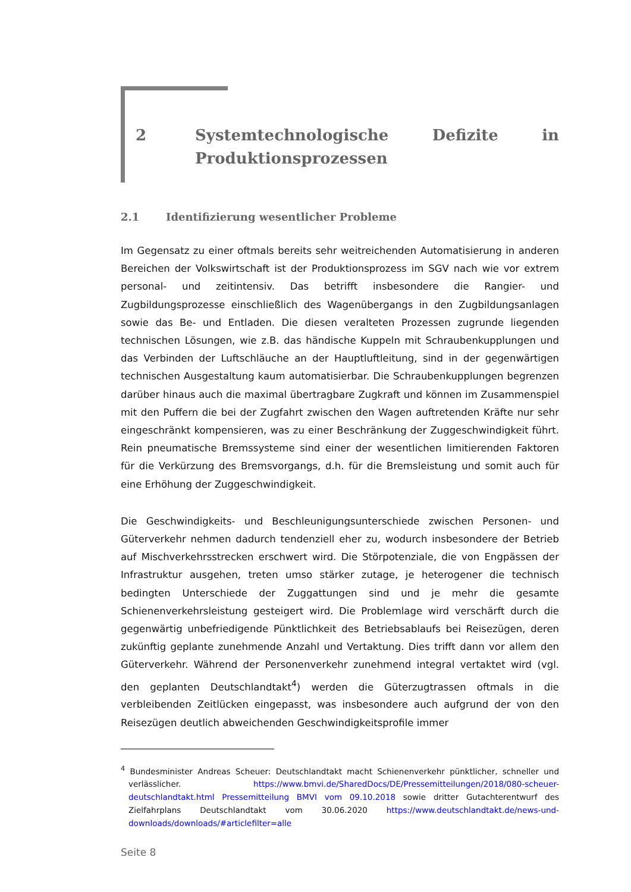2 Systemtechnologische Defizite in Produkti­onsprozessen
2.1 Identifizierung wesentlicher Probleme
Im Gegensatz zu einer oftmals bereits sehr weitreichenden Automatisierung in anderen Bereichen der Volkswirtschaft ist der Produktionsprozess im SGV nach wie vor extrem personal- und zeitintensiv. Das betrifft insbesondere die Rangier- und Zugbildungsprozesse einschließlich des Wagenübergangs in den Zugbildungsanlagen sowie das Be- und Entladen. Die diesen veralteten Prozessen zugrunde liegenden technischen Lösungen, wie z.B. das händische Kuppeln mit Schraubenkupplungen und das Verbinden der Luftschläuche an der Hauptluftleitung, sind in der gegenwärtigen technischen Ausgestaltung kaum automatisierbar. Die Schraubenkupplungen begrenzen darüber hinaus auch die maximal übertragbare Zugkraft und können im Zusammenspiel mit den Puffern die bei der Zugfahrt zwischen den Wagen auftretenden Kräfte nur sehr eingeschränkt kompensieren, was zu einer Beschränkung der Zuggeschwindigkeit führt. Rein pneumatische Bremssysteme sind einer der wesentlichen limitierenden Faktoren für die Verkürzung des Bremsvorgangs, d.h. für die Bremsleistung und somit auch für eine Erhöhung der Zuggeschwindigkeit.
Die Geschwindigkeits- und Beschleunigungsunterschiede zwischen Personen- und Güterverkehr nehmen dadurch tendenziell eher zu, wodurch insbesondere der Betrieb auf Mischverkehrsstrecken erschwert wird. Die Störpotenziale, die von Engpässen der Infrastruktur ausgehen, treten umso stärker zutage, je heterogener die technisch bedingten Unterschiede der Zuggattungen sind und je mehr die gesamte Schienenverkehrsleistung gesteigert wird. Die Problemlage wird verschärft durch die gegenwärtig unbefriedigende Pünktlichkeit des Betriebsablaufs bei Reisezügen, deren zukünftig geplante zunehmende Anzahl und Vertaktung. Dies trifft dann vor allem den Güterverkehr. Während der Personenverkehr zunehmend integral vertaktet wird (vgl. den geplanten Deutschlandtakt<sup>4</sup>) werden die Güterzugtrassen oftmals in die verbleibenden Zeitlücken eingepasst, was insbesondere auch aufgrund der von den Reisezügen deutlich abweichenden Geschwindigkeitsprofile immer
<sup>4</sup> Bundesminister Andreas Scheuer: Deutschlandtakt macht Schienenverkehr pünktlicher, schneller und verlässlicher. https://www.bmvi.de/SharedDocs/DE/Pressemitteilungen/2018/080-scheuer-deutschlandtakt.html Pressemitteilung BMVI vom 09.10.2018 sowie dritter Gutachterentwurf des Zielfahrplans Deutschlandtakt vom 30.06.2020 https://www.deutschlandtakt.de/news-und-downloads/downloads/#articlefilter=alle
Seite 8